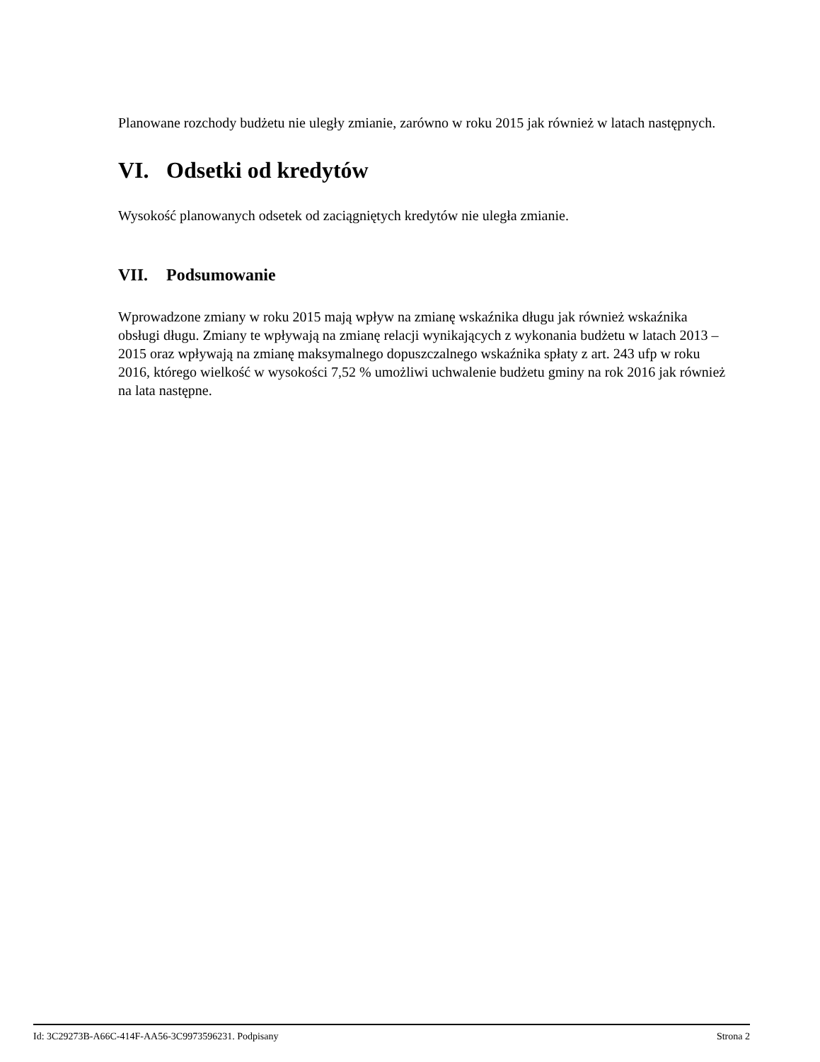Planowane rozchody budżetu nie uległy zmianie, zarówno w roku 2015 jak również w latach następnych.
VI. Odsetki od kredytów
Wysokość planowanych odsetek od zaciągniętych kredytów nie uległa zmianie.
VII. Podsumowanie
Wprowadzone zmiany w roku 2015 mają wpływ na zmianę wskaźnika długu jak również wskaźnika obsługi długu. Zmiany te wpływają na zmianę relacji wynikających z wykonania budżetu w latach 2013 – 2015 oraz wpływają na zmianę maksymalnego dopuszczalnego wskaźnika spłaty z art. 243 ufp w roku 2016, którego wielkość w wysokości 7,52 % umożliwi uchwalenie budżetu gminy na rok 2016 jak również na lata następne.
Id: 3C29273B-A66C-414F-AA56-3C9973596231. Podpisany Strona 2